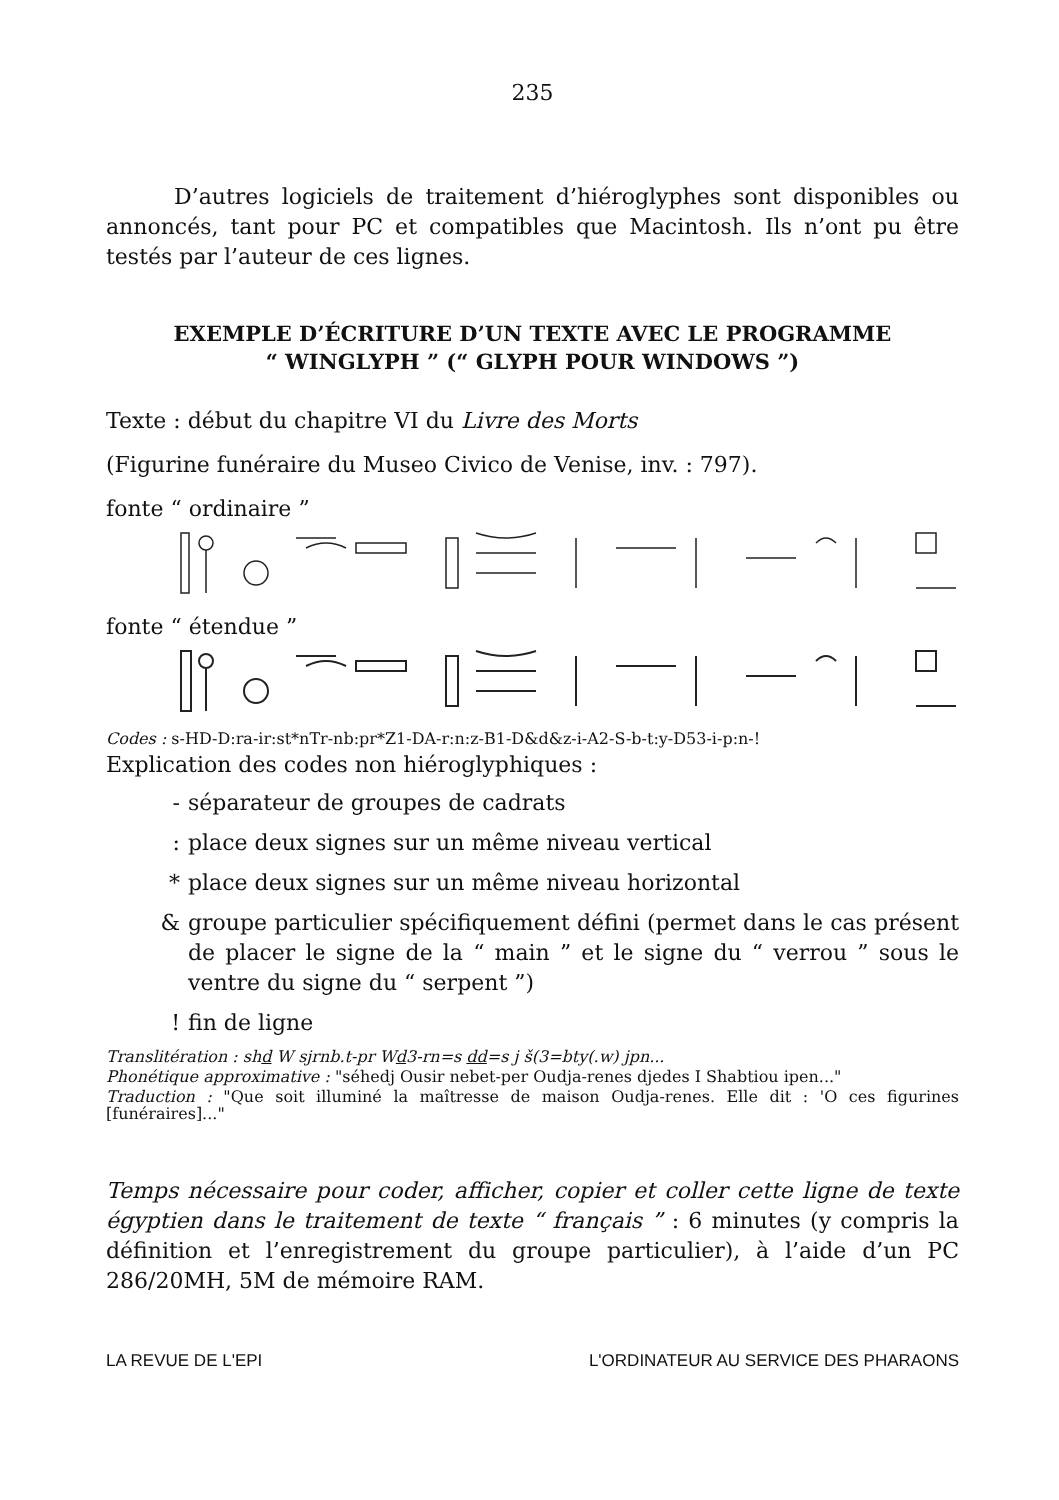235
D’autres logiciels de traitement d’hiéroglyphes sont disponibles ou annoncés, tant pour PC et compatibles que Macintosh. Ils n’ont pu être testés par l’auteur de ces lignes.
EXEMPLE D’ÉCRITURE D’UN TEXTE AVEC LE PROGRAMME
“ WINGLYPH ” (“ GLYPH POUR WINDOWS ”)
Texte : début du chapitre VI du Livre des Morts
(Figurine funéraire du Museo Civico de Venise, inv. : 797).
fonte “ ordinaire ”
fonte “ étendue ”
Codes : s-HD-D:ra-ir:st*nTr-nb:pr*Z1-DA-r:n:z-B1-D&d&z-i-A2-S-b-t:y-D53-i-p:n-!
Explication des codes non hiéroglyphiques :
- séparateur de groupes de cadrats
: place deux signes sur un même niveau vertical
* place deux signes sur un même niveau horizontal
& groupe particulier spécifiquement défini (permet dans le cas présent de placer le signe de la “ main ” et le signe du “ verrou ” sous le ventre du signe du “ serpent ”)
! fin de ligne
Translitération : shd W sjrnb.t-pr Wd3-rn=s dd=s j š(3=bty(.w) jpn...
Phonétique approximative : "séhedj Ousir nebet-per Oudja-renes djedes I Shabtiou ipen..."
Traduction : "Que soit illuminé la maîtresse de maison Oudja-renes. Elle dit : 'O ces figurines [funéraires]..."
Temps nécessaire pour coder, afficher, copier et coller cette ligne de texte égyptien dans le traitement de texte “ français ” : 6 minutes (y compris la définition et l’enregistrement du groupe particulier), à l’aide d’un PC 286/20MH, 5M de mémoire RAM.
LA REVUE DE L'EPI L'ORDINATEUR AU SERVICE DES PHARAONS